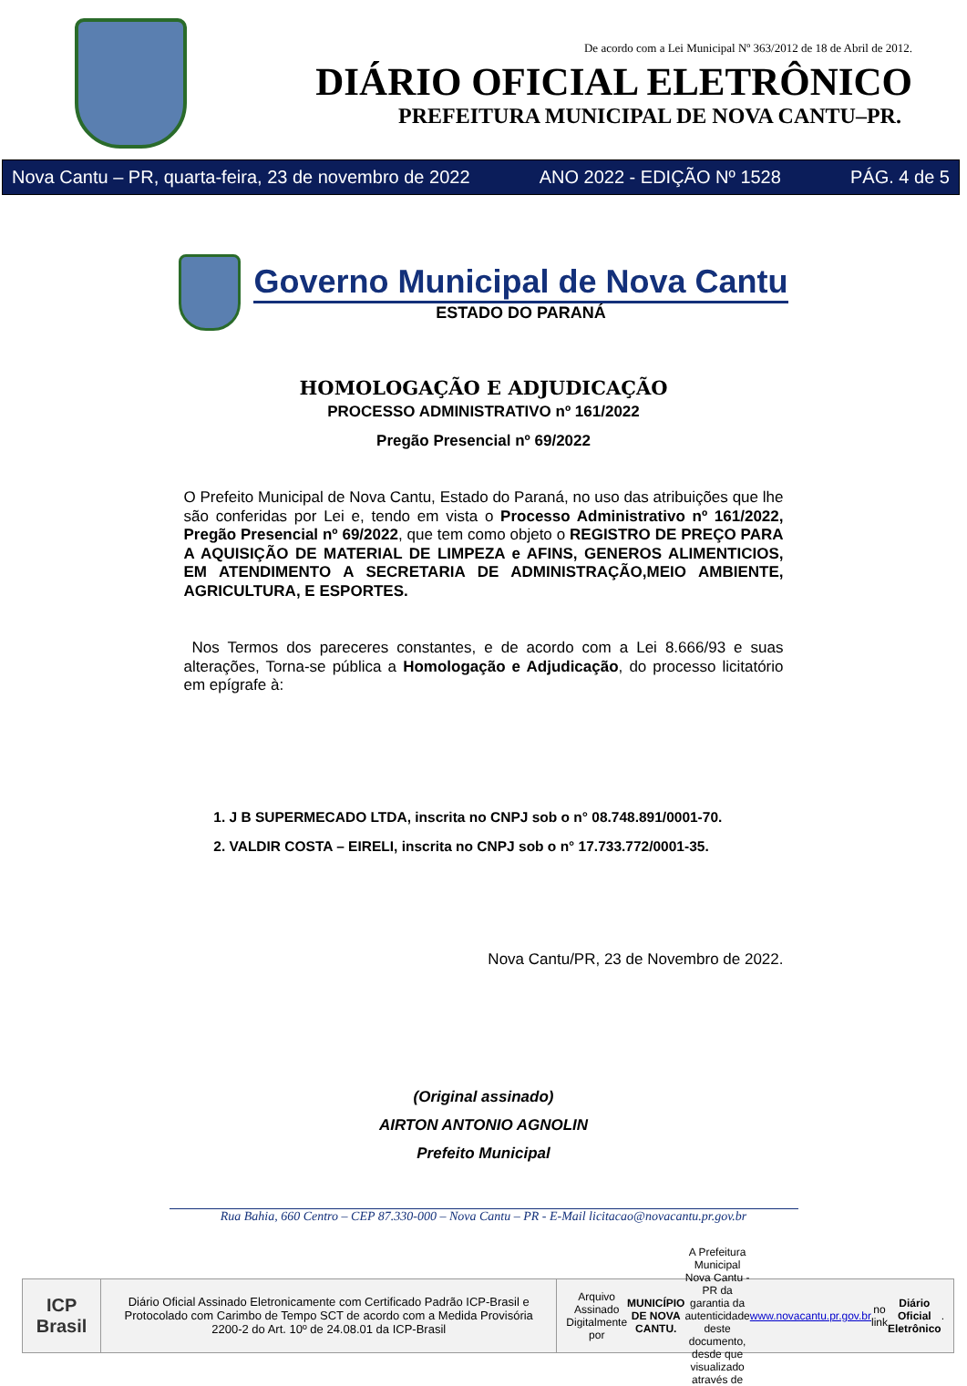De acordo com a Lei Municipal Nº 363/2012 de 18 de Abril de 2012.
DIÁRIO OFICIAL ELETRÔNICO
PREFEITURA MUNICIPAL DE NOVA CANTU–PR.
Nova Cantu – PR, quarta-feira, 23 de novembro de 2022 ANO 2022 - EDIÇÃO Nº 1528 PÁG. 4 de 5
Governo Municipal de Nova Cantu
ESTADO DO PARANÁ
HOMOLOGAÇÃO E ADJUDICAÇÃO
PROCESSO ADMINISTRATIVO nº 161/2022
Pregão Presencial nº 69/2022
O Prefeito Municipal de Nova Cantu, Estado do Paraná, no uso das atribuições que lhe são conferidas por Lei e, tendo em vista o Processo Administrativo nº 161/2022, Pregão Presencial nº 69/2022, que tem como objeto o REGISTRO DE PREÇO PARA A AQUISIÇÃO DE MATERIAL DE LIMPEZA e AFINS, GENEROS ALIMENTICIOS, EM ATENDIMENTO A SECRETARIA DE ADMINISTRAÇÃO,MEIO AMBIENTE, AGRICULTURA, E ESPORTES.
Nos Termos dos pareceres constantes, e de acordo com a Lei 8.666/93 e suas alterações, Torna-se pública a Homologação e Adjudicação, do processo licitatório em epígrafe à:
1. J B SUPERMECADO LTDA, inscrita no CNPJ sob o n° 08.748.891/0001-70.
2. VALDIR COSTA – EIRELI, inscrita no CNPJ sob o n° 17.733.772/0001-35.
Nova Cantu/PR, 23 de Novembro de 2022.
(Original assinado)
AIRTON ANTONIO AGNOLIN
Prefeito Municipal
Rua Bahia, 660 Centro – CEP 87.330-000 – Nova Cantu – PR - E-Mail licitacao@novacantu.pr.gov.br
ICP
Brasil
Diário Oficial Assinado Eletronicamente com Certificado Padrão ICP-Brasil e Protocolado com Carimbo de Tempo SCT de acordo com a Medida Provisória 2200-2 do Art. 10º de 24.08.01 da ICP-Brasil
Arquivo Assinado Digitalmente por MUNICÍPIO DE NOVA CANTU. A Prefeitura Municipal Nova Cantu - PR da garantia da autenticidade deste documento, desde que visualizado através de www.novacantu.pr.gov.br no link Diário Oficial Eletrônico.